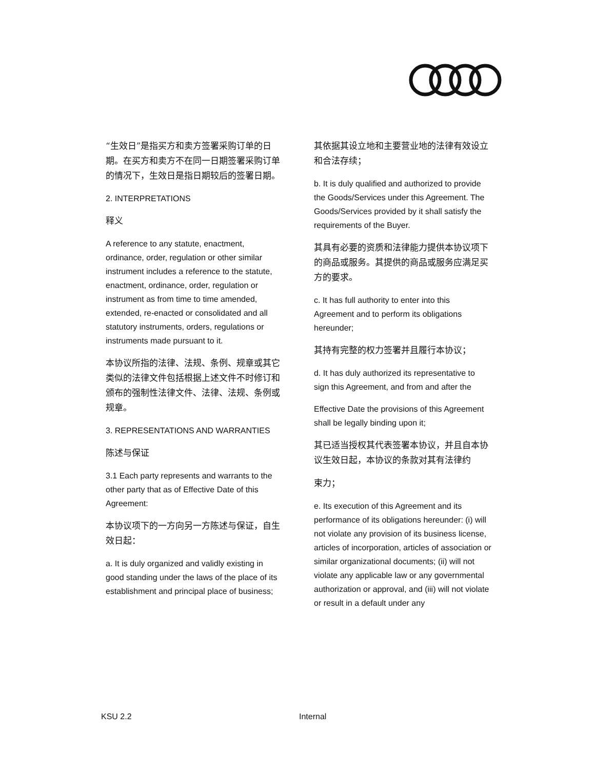“生效日”是指买方和卖方签署采购订单的日期。在买方和卖方不在同一日期签署采购订单的情况下，生效日是指日期较后的签署日期。
2. INTERPRETATIONS
释义
A reference to any statute, enactment, ordinance, order, regulation or other similar instrument includes a reference to the statute, enactment, ordinance, order, regulation or instrument as from time to time amended, extended, re-enacted or consolidated and all statutory instruments, orders, regulations or instruments made pursuant to it.
本协议所指的法律、法规、条例、规章或其它类似的法律文件包括根据上述文件不时修订和颁布的强制性法律文件、法律、法规、条例或规章。
3. REPRESENTATIONS AND WARRANTIES
陈述与保证
3.1 Each party represents and warrants to the other party that as of Effective Date of this Agreement:
本协议项下的一方向另一方陈述与保证，自生效日起：
a. It is duly organized and validly existing in good standing under the laws of the place of its establishment and principal place of business;
其依据其设立地和主要营业地的法律有效设立和合法存续；
b. It is duly qualified and authorized to provide the Goods/Services under this Agreement. The Goods/Services provided by it shall satisfy the requirements of the Buyer.
其具有必要的资质和法律能力提供本协议项下的商品或服务。其提供的商品或服务应满足买方的要求。
c. It has full authority to enter into this Agreement and to perform its obligations hereunder;
其持有完整的权力签署并且履行本协议；
d. It has duly authorized its representative to sign this Agreement, and from and after the
Effective Date the provisions of this Agreement shall be legally binding upon it;
其已适当授权其代表签署本协议，并且自本协议生效日起，本协议的条款对其有法律约
束力；
e. Its execution of this Agreement and its performance of its obligations hereunder: (i) will not violate any provision of its business license, articles of incorporation, articles of association or similar organizational documents; (ii) will not violate any applicable law or any governmental authorization or approval, and (iii) will not violate or result in a default under any
KSU 2.2 Internal